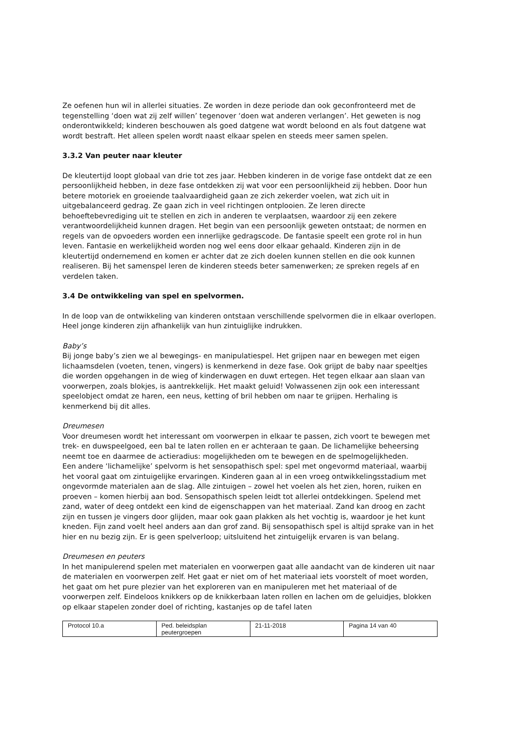Ze oefenen hun wil in allerlei situaties. Ze worden in deze periode dan ook geconfronteerd met de tegenstelling ‘doen wat zij zelf willen’ tegenover ‘doen wat anderen verlangen’. Het geweten is nog onderontwikkeld; kinderen beschouwen als goed datgene wat wordt beloond en als fout datgene wat wordt bestraft. Het alleen spelen wordt naast elkaar spelen en steeds meer samen spelen.
3.3.2 Van peuter naar kleuter
De kleutertijd loopt globaal van drie tot zes jaar. Hebben kinderen in de vorige fase ontdekt dat ze een persoonlijkheid hebben, in deze fase ontdekken zij wat voor een persoonlijkheid zij hebben. Door hun betere motoriek en groeiende taalvaardigheid gaan ze zich zekerder voelen, wat zich uit in uitgebalanceerd gedrag. Ze gaan zich in veel richtingen ontplooien. Ze leren directe behoeftebevrediging uit te stellen en zich in anderen te verplaatsen, waardoor zij een zekere verantwoordelijkheid kunnen dragen. Het begin van een persoonlijk geweten ontstaat; de normen en regels van de opvoeders worden een innerlijke gedragscode. De fantasie speelt een grote rol in hun leven. Fantasie en werkelijkheid worden nog wel eens door elkaar gehaald. Kinderen zijn in de kleutertijd ondernemend en komen er achter dat ze zich doelen kunnen stellen en die ook kunnen realiseren. Bij het samenspel leren de kinderen steeds beter samenwerken; ze spreken regels af en verdelen taken.
3.4 De ontwikkeling van spel en spelvormen.
In de loop van de ontwikkeling van kinderen ontstaan verschillende spelvormen die in elkaar overlopen. Heel jonge kinderen zijn afhankelijk van hun zintuiglijke indrukken.
Baby’s
Bij jonge baby’s zien we al bewegings- en manipulatiespel. Het grijpen naar en bewegen met eigen lichaamsdelen (voeten, tenen, vingers) is kenmerkend in deze fase. Ook grijpt de baby naar speeltjes die worden opgehangen in de wieg of kinderwagen en duwt ertegen. Het tegen elkaar aan slaan van voorwerpen, zoals blokjes, is aantrekkelijk. Het maakt geluid! Volwassenen zijn ook een interessant speelobject omdat ze haren, een neus, ketting of bril hebben om naar te grijpen. Herhaling is kenmerkend bij dit alles.
Dreumesen
Voor dreumesen wordt het interessant om voorwerpen in elkaar te passen, zich voort te bewegen met trek- en duwspeelgoed, een bal te laten rollen en er achteraan te gaan. De lichamelijke beheersing neemt toe en daarmee de actieradius: mogelijkheden om te bewegen en de spelmogelijkheden.
Een andere ‘lichamelijke’ spelvorm is het sensopathisch spel: spel met ongevormd materiaal, waarbij het vooral gaat om zintuigelijke ervaringen. Kinderen gaan al in een vroeg ontwikkelingsstadium met ongevormde materialen aan de slag. Alle zintuigen – zowel het voelen als het zien, horen, ruiken en proeven – komen hierbij aan bod. Sensopathisch spelen leidt tot allerlei ontdekkingen. Spelend met zand, water of deeg ontdekt een kind de eigenschappen van het materiaal. Zand kan droog en zacht zijn en tussen je vingers door glijden, maar ook gaan plakken als het vochtig is, waardoor je het kunt kneden. Fijn zand voelt heel anders aan dan grof zand. Bij sensopathisch spel is altijd sprake van in het hier en nu bezig zijn. Er is geen spelverloop; uitsluitend het zintuigelijk ervaren is van belang.
Dreumesen en peuters
In het manipulerend spelen met materialen en voorwerpen gaat alle aandacht van de kinderen uit naar de materialen en voorwerpen zelf. Het gaat er niet om of het materiaal iets voorstelt of moet worden, het gaat om het pure plezier van het exploreren van en manipuleren met het materiaal of de voorwerpen zelf. Eindeloos knikkers op de knikkerbaan laten rollen en lachen om de geluidjes, blokken op elkaar stapelen zonder doel of richting, kastanjes op de tafel laten
| Protocol 10.a | Ped. beleidsplan peutergroepen | 21-11-2018 | Pagina 14 van 40 |